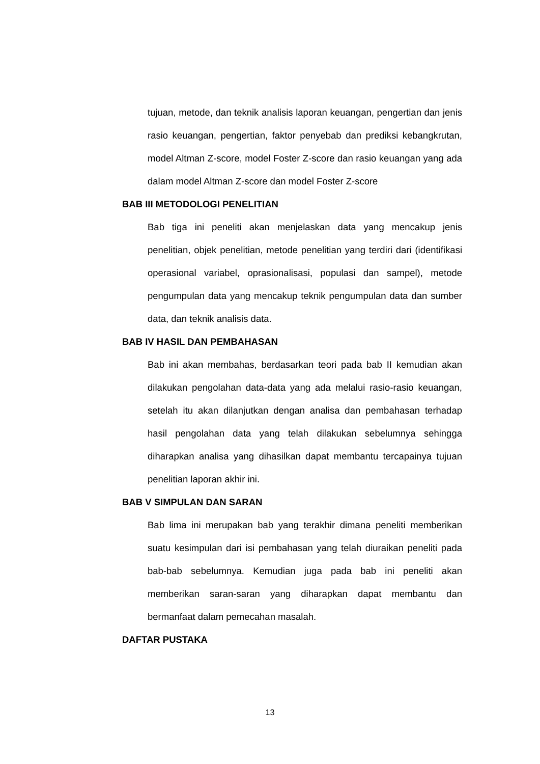tujuan, metode, dan teknik analisis laporan keuangan, pengertian dan jenis rasio keuangan, pengertian, faktor penyebab dan prediksi kebangkrutan, model Altman Z-score, model Foster Z-score dan rasio keuangan yang ada dalam model Altman Z-score dan model Foster Z-score
BAB III METODOLOGI PENELITIAN
Bab tiga ini peneliti akan menjelaskan data yang mencakup jenis penelitian, objek penelitian, metode penelitian yang terdiri dari (identifikasi operasional variabel, oprasionalisasi, populasi dan sampel), metode pengumpulan data yang mencakup teknik pengumpulan data dan sumber data, dan teknik analisis data.
BAB IV HASIL DAN PEMBAHASAN
Bab ini akan membahas, berdasarkan teori pada bab II kemudian akan dilakukan pengolahan data-data yang ada melalui rasio-rasio keuangan, setelah itu akan dilanjutkan dengan analisa dan pembahasan terhadap hasil pengolahan data yang telah dilakukan sebelumnya sehingga diharapkan analisa yang dihasilkan dapat membantu tercapainya tujuan penelitian laporan akhir ini.
BAB V SIMPULAN DAN SARAN
Bab lima ini merupakan bab yang terakhir dimana peneliti memberikan suatu kesimpulan dari isi pembahasan yang telah diuraikan peneliti pada bab-bab sebelumnya. Kemudian juga pada bab ini peneliti akan memberikan saran-saran yang diharapkan dapat membantu dan bermanfaat dalam pemecahan masalah.
DAFTAR PUSTAKA
13